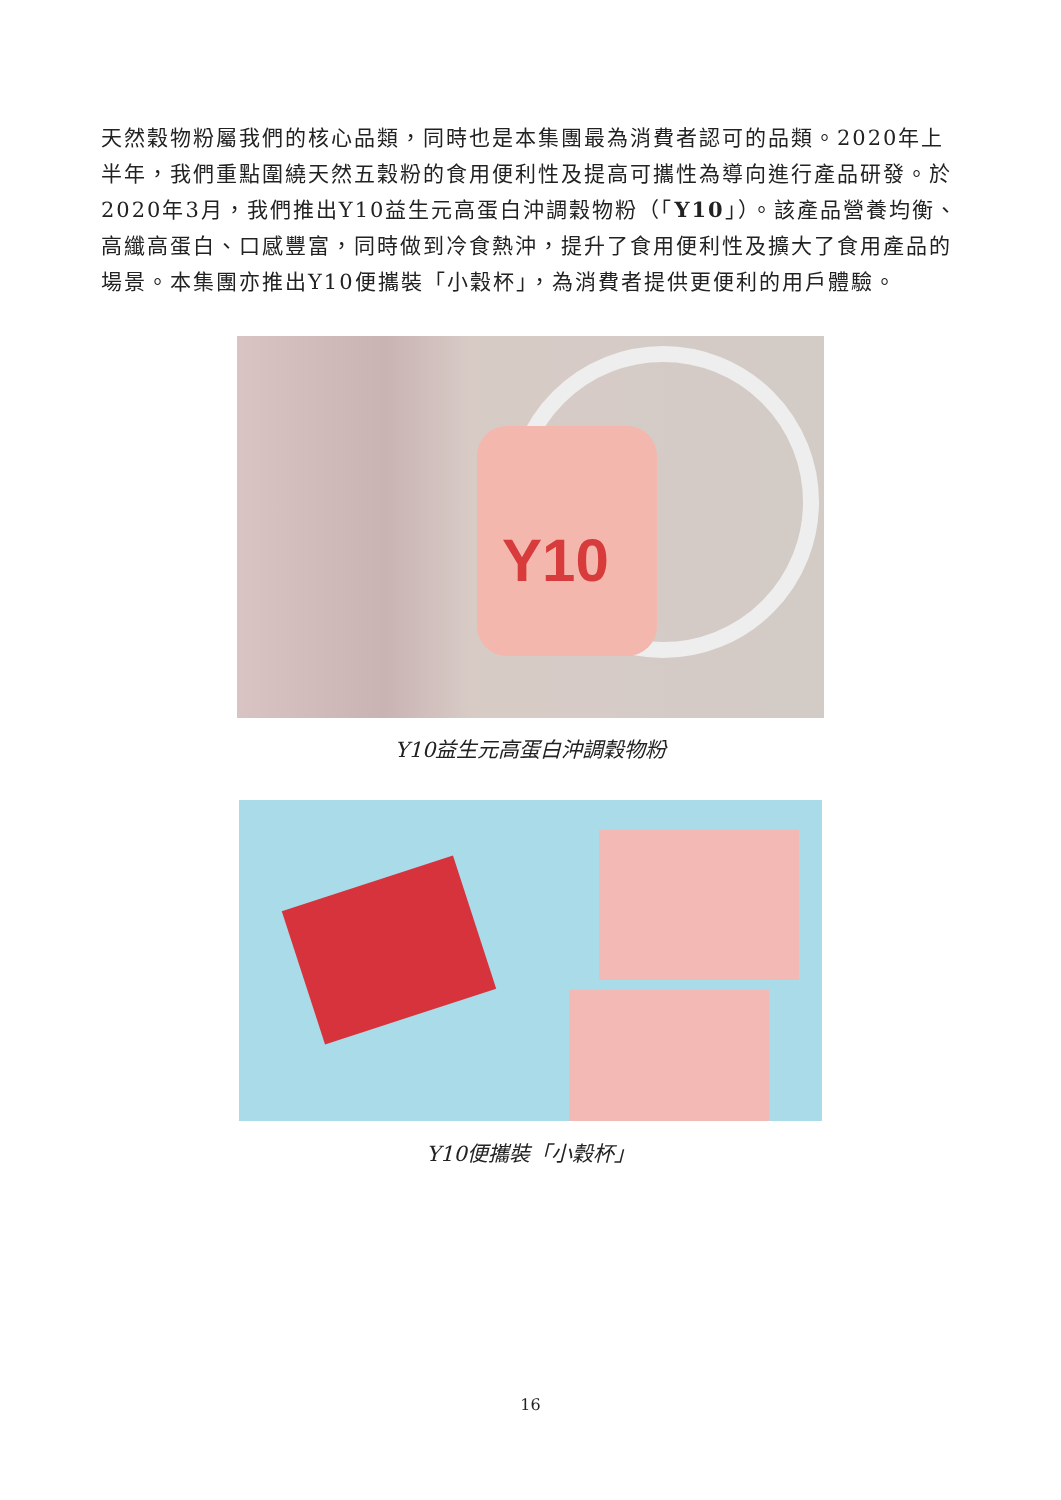天然穀物粉屬我們的核心品類，同時也是本集團最為消費者認可的品類。2020年上半年，我們重點圍繞天然五穀粉的食用便利性及提高可攜性為導向進行產品研發。於2020年3月，我們推出Y10益生元高蛋白沖調穀物粉（「Y10」）。該產品營養均衡、高纖高蛋白、口感豐富，同時做到冷食熱沖，提升了食用便利性及擴大了食用產品的場景。本集團亦推出Y10便攜裝「小穀杯」，為消費者提供更便利的用戶體驗。
Y10
Y10益生元高蛋白沖調穀物粉
Y10便攜裝「小穀杯」
16